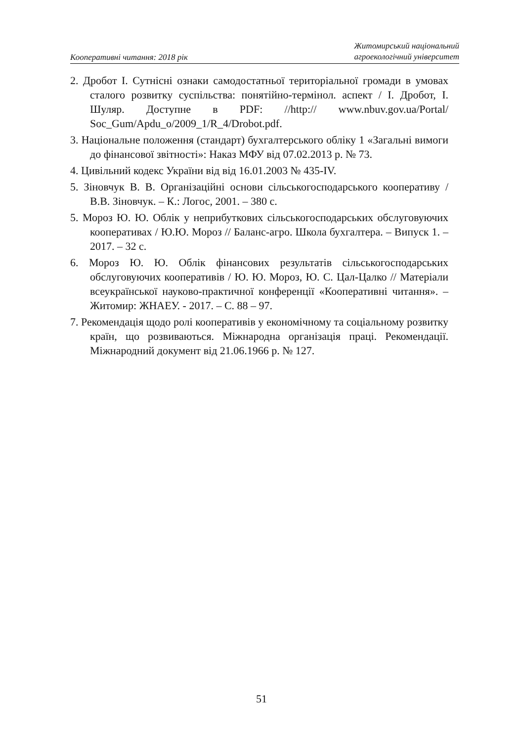Кооперативні читання: 2018 рік
Житомирський національний
агроекологічний університет
2. Дробот І. Сутнісні ознаки самодостатньої територіальної громади в умовах сталого розвитку суспільства: понятійно-термінол. аспект / І. Дробот, І. Шуляр. Доступне в PDF: //http:// www.nbuv.gov.ua/Portal/ Soc_Gum/Apdu_o/2009_1/R_4/Drobot.pdf.
3. Національне положення (стандарт) бухгалтерського обліку 1 «Загальні вимоги до фінансової звітності»: Наказ МФУ від 07.02.2013 р. № 73.
4. Цивільний кодекс України від від 16.01.2003 № 435-IV.
5. Зіновчук В. В. Організаційні основи сільськогосподарського кооперативу / В.В. Зіновчук. – К.: Логос, 2001. – 380 с.
5. Мороз Ю. Ю. Облік у неприбуткових сільськогосподарських обслуговуючих кооперативах / Ю.Ю. Мороз // Баланс-агро. Школа бухгалтера. – Випуск 1. – 2017. – 32 с.
6. Мороз Ю. Ю. Облік фінансових результатів сільськогосподарських обслуговуючих кооперативів / Ю. Ю. Мороз, Ю. С. Цал-Цалко // Матеріали всеукраїнської науково-практичної конференції «Кооперативні читання». – Житомир: ЖНАЕУ. - 2017. – С. 88 – 97.
7. Рекомендація щодо ролі кооперативів у економічному та соціальному розвитку країн, що розвиваються. Міжнародна організація праці. Рекомендації. Міжнародний документ від 21.06.1966 р. № 127.
51